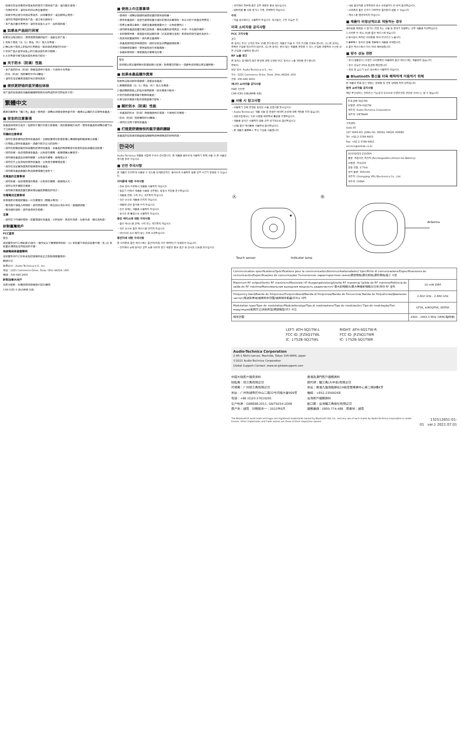・如果您在有咳嗽症状或发热的情况下使用本产品，请向医生咨询。
・为保护听觉，请勿长时间以高音量使用。
・如果充电过程中出现异常发热、异味等情况，请立即停止使用。
・请勿在驾驶时使用本产品。请注意交通安全。
・本产品内置充电电池，请勿将其投入火中、加热或拆解。
■ 如果本产品运行异常
如果无法取消配对，连接或使用期间运行，请复位本产品。
1 将两个耳机（左（L）和右（R））放入充电盒。
2 确认两个耳机上的指示灯亮起后，取出耳机并按住约6秒。
3 将本产品从蓝牙设备上的注册设备列表中删除。
4 从充电盒中再次取出耳机并执行配对。
■ 关于防水（防滴）性能
・本产品的防水（防滴）规格仅适用于耳机，不适用于充电盒。
・防水（防滴）性能等同于IPX4等级。
・请勿在浴室等高湿度的地方使用耳机。
■ 提供更舒适的蓝牙通信体验
本产品的有效通信范围根据障碍物和无线电波的状况而有所不同。
繁體中文
感謝您購買本「鐵三角」產品。使用前，請務必詳閱本使用者手冊，確保以正確的方式使用本產品。
■ 安全的注意事項
本產品採用安全設計，但使用不當仍可能引發事故。為防範事故於未然，使用本產品時請務必遵守以下注意事項。
耳機的注意事項
・請勿在會影響附近使用本產品時，音頻裝置或可能會影響心律調節器和醫療電子設備。
・於飛機上使用本產品時，請遵守航空公司的說明。
・請勿在配備自動控制設備附近使用本產品，本產品的無線電波可能會對這些設備造成影響。
・請勿拆解、改造或修理本產品，以免發生觸電、故障或著火等情況。
・請勿讓本產品受到強烈衝擊，以免發生觸電、故障或火災。
・請勿在手上有濕氣時使用本產品，以免發生觸電或受傷。
・請勿在浴室等濕度高的環境使用本產品。
・請勿將本產品暴露於高溫環境或陽光直射下。
充電盒的注意事項
・請勿拆解、改造或修理充電盒，以免發生觸電、故障或火災。
・請勿以濕手觸碰充電盒。
・請勿將充電盒放置在嬰兒或幼童能夠觸及的地方。
充電電池注意事項
本耳機和充電盒配備有一只充電電池（鋰離子電池）。
・電池液不慎進入眼睛時，請勿揉搓眼睛，應立刻以清水沖洗，並儘速就醫。
・電池液外漏時，請勿直接用手碰觸。
注意
・請勿在下列場所使用、放置或儲存本產品：日照直射、高溫多濕處、灰塵多處、陽光直射處。
針對臺灣用戶
FCC宣告
警告
本裝置符合FCC規則第15部分。操作受以下兩個條件限制：(1) 本裝置不得造成有害干擾，及 (2) 本裝置必須接受任何收到的干擾。
無線電頻率暴露聲明
本裝置符合FCC針對未受控環境所設立之放射線暴露限制。
聯絡方式：
負責公司：Audio-Technica U.S., Inc.
地址：1221 Commerce Drive, Stow, Ohio 44224, USA
電話：330-686-2600
針對加拿大用戶
加拿大創新、科學與經濟發展部(ISED)聲明
CAN ICES-3 (B)/NMB-3(B)
■ 使用上の注意事項
・使用時，請務必閱讀所連接裝置的使用說明書。
・使用本產品時，若發生連接裝置之儲存記憶消失等情形，本公司恕不負擔任何責任。
・搭乘火車或公車時，請將音量調至適當大小，以免影響他人。
・請勿將本產品放置於陽光直射處、暖氣設備附近或高溫、多濕、多灰塵的場所。
・長時間使用後，耳機墊可能因紫外線（尤其是陽光直射）和濕氣而發生變色及劣化。
・與其他裝置連接時，請先將音量調降。
・本產品使用藍牙無線技術，通訊可能受到周圍環境影響。
・在線連接裝置時，使用者需自行承擔風險。
・長期未使用時，應定期為充電電池充電。
警告
長時間以高音量聆聽可能導致聽力受損。為保護您的聽力，請避免長時間以高音量聆聽。
■ 如果本產品運作異常
如果無法取消配對或連線，請重設本產品。
1 將兩個耳機（左（L）和右（R））放入充電盒。
2 確認兩個耳機上的指示燈亮起後，從充電盒中取出。
3 從已註冊裝置清單中刪除本產品。
4 再次從充電盒中取出耳機並執行配對。
■ 關於防水（防滴）性能
・本產品的防水（防滴）規格僅適用於耳機，不適用於充電盒。
・防水（防滴）性能等同IPX4等級。
・請勿於大雨下使用本產品。
■ 打造更舒適愉悅的藍牙通訊體驗
本產品的有效通訊範圍會因障礙物與無線電波的狀態而異。
한국어
Audio-Technica 제품을 구입해 주셔서 감사합니다. 본 제품을 올바르게 사용하기 위해 사용 전 본 사용설명서를 읽어 주십시오.
■ 안전 주의사항
본 제품은 안전하게 사용할 수 있도록 설계되었지만, 올바르게 사용하지 않을 경우 사고가 발생할 수 있습니다.
이어폰에 대한 주의사항
・의료 장비 주변에서 제품을 사용하지 마십시오.
・항공기 안에서 제품을 사용할 경우에는 항공사 지침을 준수하십시오.
・제품을 분해, 수리 또는 개조하지 마십시오.
・젖은 손으로 제품을 만지지 마십시오.
・제품에 강한 충격을 주지 마십시오.
・운전 중에는 제품을 사용하지 마십시오.
・장시간 큰 볼륨으로 사용하지 마십시오.
충전 케이스에 대한 주의사항
・충전 케이스를 분해, 수리 또는 개조하지 마십시오.
・젖은 손으로 충전 케이스를 만지지 마십시오.
・어린이의 손이 닿지 않는 곳에 보관하십시오.
충전지에 대한 주의사항
본 이어폰과 충전 케이스에는 충전지(리튬 이온 배터리)가 내장되어 있습니다.
・전지액이 눈에 들어간 경우 눈을 비비지 말고 깨끗한 물로 씻은 후 의사의 진료를 받으십시오.
・전지액이 피부에 묻은 경우 깨끗한 물로 씻으십시오.
・배터리를 불 속에 넣거나 가열, 분해하지 마십시오.
주의
・다음 장소에서는 사용하지 마십시오: 직사광선, 고온 다습한 곳.
미국 소비자용 공지사항
FCC 고지사항
경고
본 장치는 FCC 규칙의 파트 15를 준수합니다. 작동은 다음 두 가지 조건을 전제로 합니다: (1) 본 장치는 유해한 간섭을 일으키지 않으며, (2) 본 장치는 원치 않는 작동을 유발할 수 있는 간섭을 포함하여 수신된 모든 간섭을 수용해야 합니다.
RF 노출 경고
본 장치는 통제되지 않은 환경에 대해 규정된 FCC 방사선 노출 제한을 준수합니다.
연락처:
담당 회사: Audio-Technica U.S., Inc.
주소: 1221 Commerce Drive, Stow, Ohio 44224, USA
전화: 330-686-2600
캐나다 소비자용 공지사항
ISED 선언문
CAN ICES-3(B)/NMB-3(B)
■ 사용 시 참고사항
・사용하기 전에 연결된 장치의 사용 설명서를 읽으십시오.
・Audio-Technica는 제품 사용 중 발생한 데이터 손실에 대해 책임을 지지 않습니다.
・대중교통에서는 주변 사람을 배려하여 볼륨을 조절하십시오.
・제품을 장시간 사용하지 않을 경우 정기적으로 충전하십시오.
・USB 충전 케이블을 사용하여 충전하십시오.
・본 제품은 블루투스 무선 기술을 사용합니다.
・내장 충전지를 보호하려면 최소 6개월마다 한 번씩 충전하십시오.
・이어폰의 충전 단자가 더러우면 충전되지 않을 수 있습니다.
・케이스를 떨어뜨리지 마십시오.
■ 제품이 비정상적으로 작동하는 경우
페어링을 해제할 수 없거나 연결 또는 사용 중 문제가 발생하는 경우 제품을 리셋하십시오.
1 이어폰 두 개(L, R)를 충전 케이스에 넣습니다.
2 표시등이 켜지면 이어폰을 꺼내 약 6초간 누릅니다.
3 블루투스 장치의 등록 목록에서 제품을 삭제합니다.
4 충전 케이스에서 다시 꺼내 페어링합니다.
■ 방수 성능 관련
・방수(생활방수) 사양은 이어폰에만 적용되며 충전 케이스에는 적용되지 않습니다.
・방수 성능은 IPX4 등급에 해당합니다.
・욕실 등 습도가 높은 장소에서 사용하지 마십시오.
■ Bluetooth 통신을 더욱 쾌적하게 이용하기 위해
본 제품의 유효 통신 범위는 장애물 및 전파 상태에 따라 달라집니다.
한국 소비자용 공지사항
해당 무선설비는 전파혼신 가능성이 있으므로 인명안전과 관련된 서비스는 할 수 없습니다.
R-R-JMF-SQ1TW
모델명: ATH-SQ1TW
제조자: Audio-Technica Corporation
제조국: VIETNAM
고객센터
Seiki AT
127 SOPA-RO, JUNG-GU, SEOUL 04629, KOREA
Tel: +82-2-3789-9803
Fax: +82-2-3789-9802
service@seikiat.co.kr
XU102022-21036A
품명: 리튬이온 축전지 (Rechargeable Lithium-ion Battery)
모델명: 751235
공칭 전압: 3.7Vdc
정격 용량: 300mAh
제조자: Chongqing VDL Electronics Co., Ltd.
제조국: CHINA
Ⓐ
Ⓑ
Touch sensor
Indicator lamp
Antenna
| Communication specifications/Spécifications pour la communication/Kommunikationsdaten/ Specifiche di comunicazione/Especificaciones de comunicación/Especificações de comunicação/ Технические характеристики связи/通信規格/通讯规格/通訊規格/통신 사양 | |
| --- | --- |
| Maximum RF output/Sortie RF maximum/Maximale HF-Ausgangsleistung/Uscita RF massima/ Salida de RF máxima/Potência de saída de RF máxima/Максимальная выходная мощность радиочастот/ 最大射頻輸出/最大無線射頻輸出功率/최대 RF 출력 | 10 mW EIRP |
| Frequency band/Bande de fréquence/Frequenzband/Banda di frequenza/Banda de frecuencia/ Banda de frequências/Диапазон частот/周波数帯域/使用频率范围/使用頻率範圍/주파수 대역 | 2.402 GHz - 2.480 GHz |
| Modulation type/Type de modulation/Modulationstyp/Tipo di modulazione/Tipo de modulación/ Tipo de modulação/Тип модуляции/変調方式/调制类型/調變類型/변조 타입 | GFSK, π/4DQPSK, 8DPSK |
| 頻率范围 | 2400 - 2483.5 MHz (SRRC指标值) |
LEFT: ATH-SQ1TW-L
FCC ID: JFZSQ1TWL
IC: 1752B-SQ1TWL
RIGHT: ATH-SQ1TW-R
FCC ID: JFZSQ1TWR
IC: 1752B-SQ1TWR
Audio-Technica Corporation
2-46-1 Nishi-naruse, Machida, Tokyo 194-8666, Japan
©2021 Audio-Technica Corporation
Global Support Contact: www.at-globalsupport.com
中国大陆客户服务资料
制造商：铁三角有限公司
代理商：广州铁三角有限公司
地址：广州市越秀区中山二路33号鸿禧大厦909室
电话：+86 (0)20-37619291
生产标准：GB8898-2011, GB/T9254-2008
原产地：越南　印刷版本一：2021年6月
香港及澳門客戶服務資料
總代理：鐵三角(大中華)有限公司
地址：香港九龍灣臨樂街19號南豐商業中心第二期9樓K室
電話：+852-23569268
台灣客戶服務資料
進口商：台灣鐵三角股份有限公司
服務專線：0800-774-488　原產地：越南
The Bluetooth® word mark and logos are registered trademarks owned by Bluetooth SIG, Inc. and any use of such marks by Audio-Technica Corporation is under license. Other trademarks and trade names are those of their respective owners.
132512851-01-01 ver.1 2021.07.01